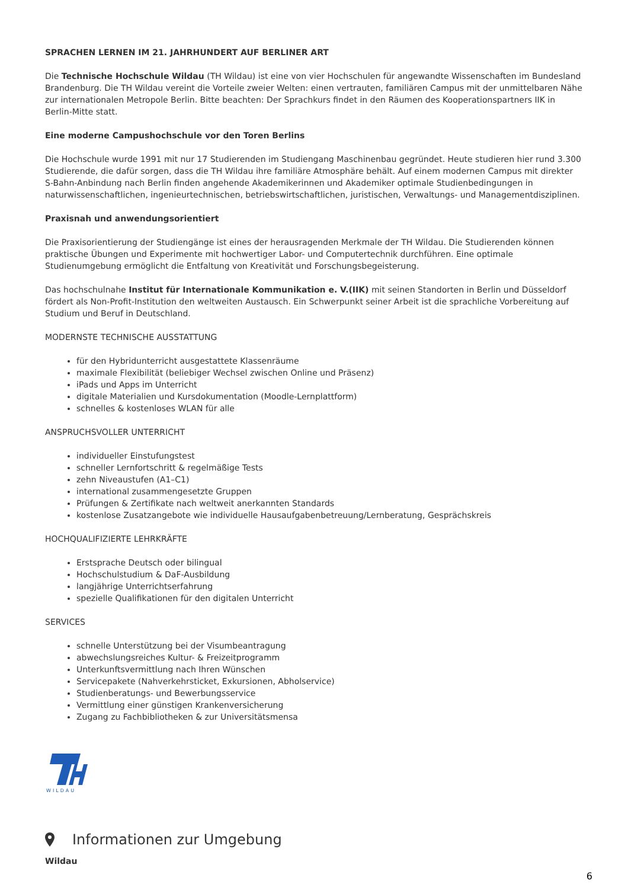SPRACHEN LERNEN IM 21. JAHRHUNDERT AUF BERLINER ART
Die Technische Hochschule Wildau (TH Wildau) ist eine von vier Hochschulen für angewandte Wissenschaften im Bundesland Brandenburg. Die TH Wildau vereint die Vorteile zweier Welten: einen vertrauten, familiären Campus mit der unmittelbaren Nähe zur internationalen Metropole Berlin. Bitte beachten: Der Sprachkurs findet in den Räumen des Kooperationspartners IIK in Berlin-Mitte statt.
Eine moderne Campushochschule vor den Toren Berlins
Die Hochschule wurde 1991 mit nur 17 Studierenden im Studiengang Maschinenbau gegründet. Heute studieren hier rund 3.300 Studierende, die dafür sorgen, dass die TH Wildau ihre familiäre Atmosphäre behält. Auf einem modernen Campus mit direkter S-Bahn-Anbindung nach Berlin finden angehende Akademikerinnen und Akademiker optimale Studienbedingungen in naturwissenschaftlichen, ingenieurtechnischen, betriebswirtschaftlichen, juristischen, Verwaltungs- und Managementdisziplinen.
Praxisnah und anwendungsorientiert
Die Praxisorientierung der Studiengänge ist eines der herausragenden Merkmale der TH Wildau. Die Studierenden können praktische Übungen und Experimente mit hochwertiger Labor- und Computertechnik durchführen. Eine optimale Studienumgebung ermöglicht die Entfaltung von Kreativität und Forschungsbegeisterung.
Das hochschulnahe Institut für Internationale Kommunikation e. V.(IIK) mit seinen Standorten in Berlin und Düsseldorf fördert als Non-Profit-Institution den weltweiten Austausch. Ein Schwerpunkt seiner Arbeit ist die sprachliche Vorbereitung auf Studium und Beruf in Deutschland.
MODERNSTE TECHNISCHE AUSSTATTUNG
für den Hybridunterricht ausgestattete Klassenräume
maximale Flexibilität (beliebiger Wechsel zwischen Online und Präsenz)
iPads und Apps im Unterricht
digitale Materialien und Kursdokumentation (Moodle-Lernplattform)
schnelles & kostenloses WLAN für alle
ANSPRUCHSVOLLER UNTERRICHT
individueller Einstufungstest
schneller Lernfortschritt & regelmäßige Tests
zehn Niveaustufen (A1–C1)
international zusammengesetzte Gruppen
Prüfungen & Zertifikate nach weltweit anerkannten Standards
kostenlose Zusatzangebote wie individuelle Hausaufgabenbetreuung/Lernberatung, Gesprächskreis
HOCHQUALIFIZIERTE LEHRKRÄFTE
Erstsprache Deutsch oder bilingual
Hochschulstudium & DaF-Ausbildung
langjährige Unterrichtserfahrung
spezielle Qualifikationen für den digitalen Unterricht
SERVICES
schnelle Unterstützung bei der Visumbeantragung
abwechslungsreiches Kultur- & Freizeitprogramm
Unterkunftsvermittlung nach Ihren Wünschen
Servicepakete (Nahverkehrsticket, Exkursionen, Abholservice)
Studienberatungs- und Bewerbungsservice
Vermittlung einer günstigen Krankenversicherung
Zugang zu Fachbibliotheken & zur Universitätsmensa
WILDAU
Informationen zur Umgebung
Wildau
6